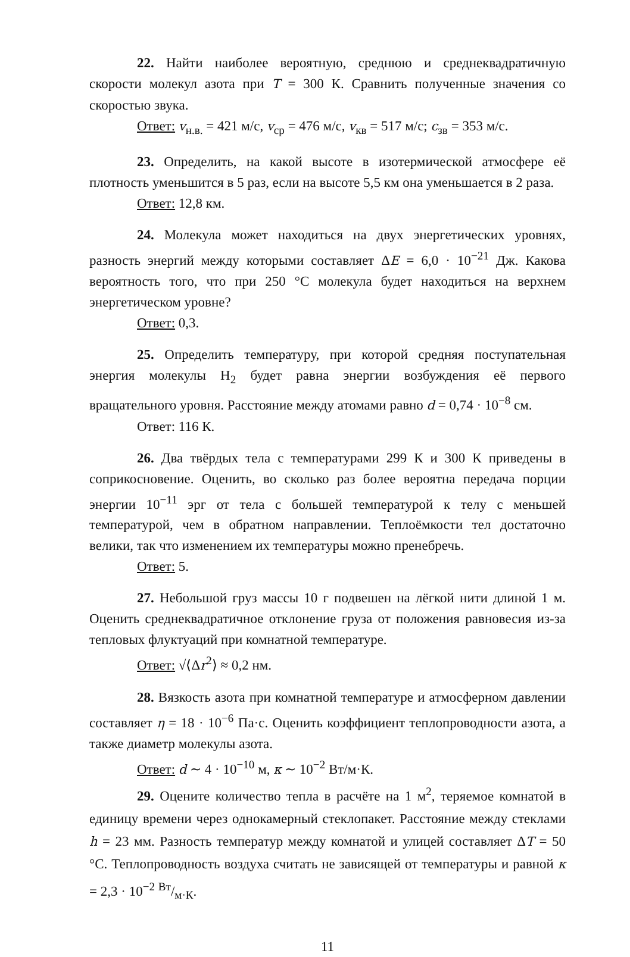22. Найти наиболее вероятную, среднюю и среднеквадратичную скорости молекул азота при T = 300 К. Сравнить полученные значения со скоростью звука.
Ответ: v<sub>н.в.</sub> = 421 м/с, v<sub>ср</sub> = 476 м/с, v<sub>кв</sub> = 517 м/с; c<sub>зв</sub> = 353 м/с.
23. Определить, на какой высоте в изотермической атмосфере её плотность уменьшится в 5 раз, если на высоте 5,5 км она уменьшается в 2 раза.
Ответ: 12,8 км.
24. Молекула может находиться на двух энергетических уровнях, разность энергий между которыми составляет ΔE = 6,0 · 10<sup>−21</sup> Дж. Какова вероятность того, что при 250 °C молекула будет находиться на верхнем энергетическом уровне?
Ответ: 0,3.
25. Определить температуру, при которой средняя поступательная энергия молекулы H<sub>2</sub> будет равна энергии возбуждения её первого вращательного уровня. Расстояние между атомами равно d = 0,74 · 10<sup>−8</sup> см.
Ответ: 116 К.
26. Два твёрдых тела с температурами 299 К и 300 К приведены в соприкосновение. Оценить, во сколько раз более вероятна передача порции энергии 10<sup>−11</sup> эрг от тела с большей температурой к телу с меньшей температурой, чем в обратном направлении. Теплоёмкости тел достаточно велики, так что изменением их температуры можно пренебречь.
Ответ: 5.
27. Небольшой груз массы 10 г подвешен на лёгкой нити длиной 1 м. Оценить среднеквадратичное отклонение груза от положения равновесия из-за тепловых флуктуаций при комнатной температуре.
Ответ: √⟨Δr<sup>2</sup>⟩ ≈ 0,2 нм.
28. Вязкость азота при комнатной температуре и атмосферном давлении составляет η = 18 · 10<sup>−6</sup> Па·с. Оценить коэффициент теплопроводности азота, а также диаметр молекулы азота.
Ответ: d ∼ 4 · 10<sup>−10</sup> м, κ ∼ 10<sup>−2</sup> Вт/м·К.
29. Оцените количество тепла в расчёте на 1 м<sup>2</sup>, теряемое комнатой в единицу времени через однокамерный стеклопакет. Расстояние между стеклами h = 23 мм. Разность температур между комнатой и улицей составляет ΔT = 50 °C. Теплопроводность воздуха считать не зависящей от температуры и равной κ = 2,3 · 10<sup>−2</sup> Вт/м·К.
11